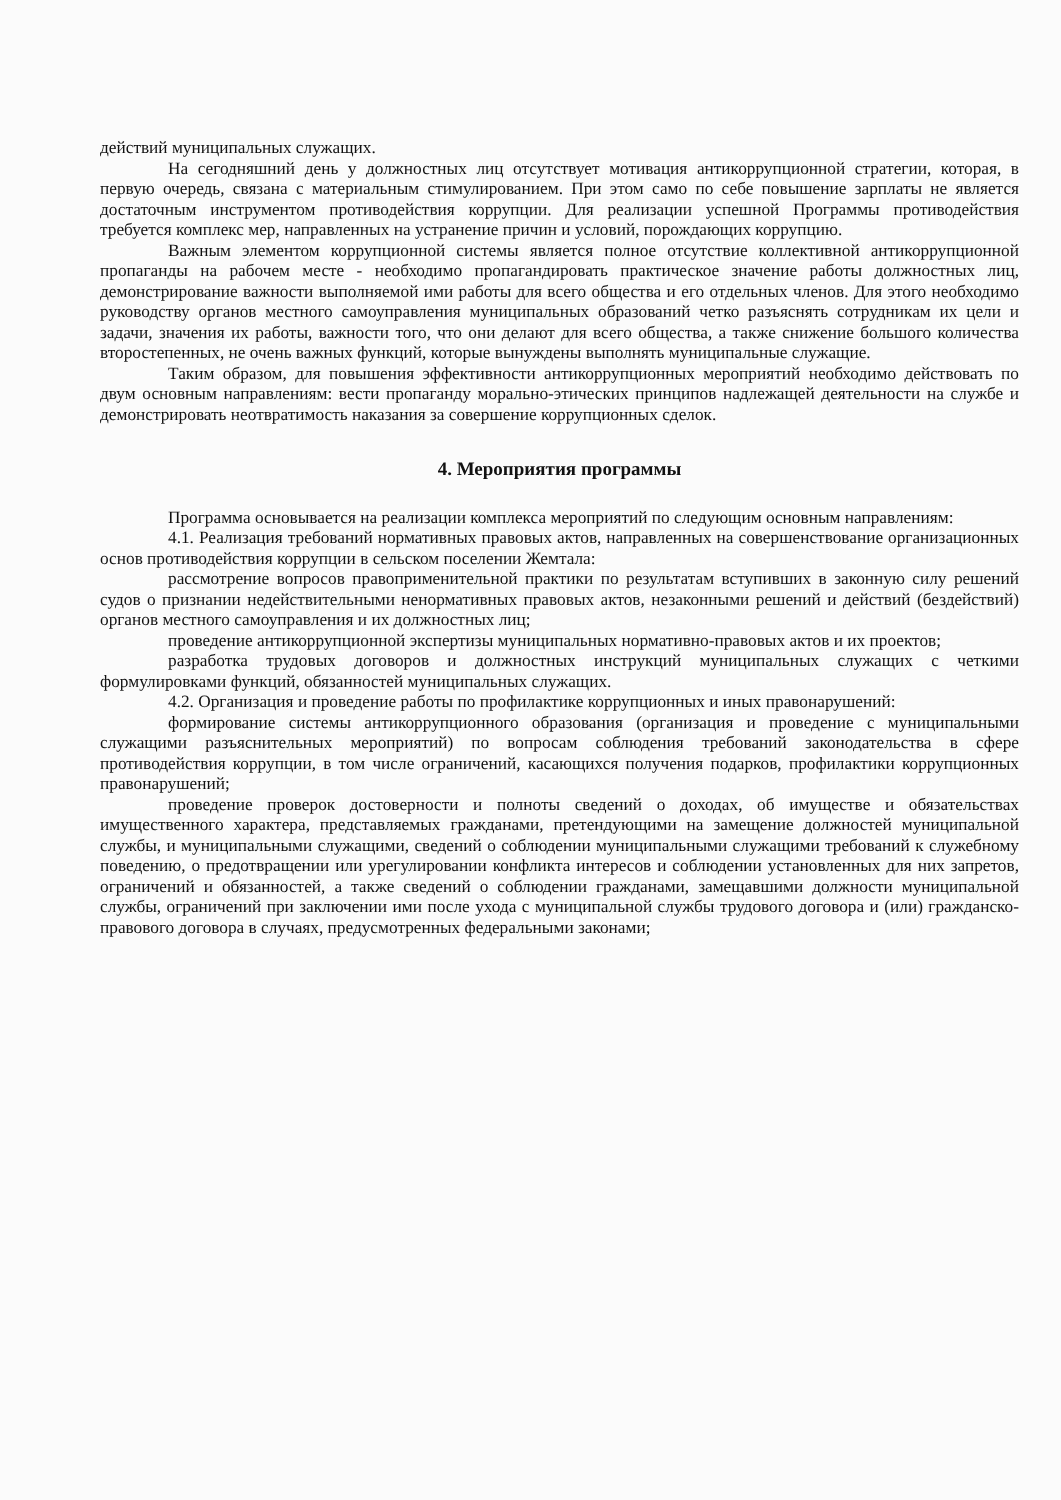действий муниципальных служащих.
На сегодняшний день у должностных лиц отсутствует мотивация антикоррупционной стратегии, которая, в первую очередь, связана с материальным стимулированием. При этом само по себе повышение зарплаты не является достаточным инструментом противодействия коррупции. Для реализации успешной Программы противодействия требуется комплекс мер, направленных на устранение причин и условий, порождающих коррупцию.
Важным элементом коррупционной системы является полное отсутствие коллективной антикоррупционной пропаганды на рабочем месте - необходимо пропагандировать практическое значение работы должностных лиц, демонстрирование важности выполняемой ими работы для всего общества и его отдельных членов. Для этого необходимо руководству органов местного самоуправления муниципальных образований четко разъяснять сотрудникам их цели и задачи, значения их работы, важности того, что они делают для всего общества, а также снижение большого количества второстепенных, не очень важных функций, которые вынуждены выполнять муниципальные служащие.
Таким образом, для повышения эффективности антикоррупционных мероприятий необходимо действовать по двум основным направлениям: вести пропаганду морально-этических принципов надлежащей деятельности на службе и демонстрировать неотвратимость наказания за совершение коррупционных сделок.
4. Мероприятия программы
Программа основывается на реализации комплекса мероприятий по следующим основным направлениям:
4.1. Реализация требований нормативных правовых актов, направленных на совершенствование организационных основ противодействия коррупции в сельском поселении Жемтала:
рассмотрение вопросов правоприменительной практики по результатам вступивших в законную силу решений судов о признании недействительными ненормативных правовых актов, незаконными решений и действий (бездействий) органов местного самоуправления и их должностных лиц;
проведение антикоррупционной экспертизы муниципальных нормативно-правовых актов и их проектов;
разработка трудовых договоров и должностных инструкций муниципальных служащих с четкими формулировками функций, обязанностей муниципальных служащих.
4.2. Организация и проведение работы по профилактике коррупционных и иных правонарушений:
формирование системы антикоррупционного образования (организация и проведение с муниципальными служащими разъяснительных мероприятий) по вопросам соблюдения требований законодательства в сфере противодействия коррупции, в том числе ограничений, касающихся получения подарков, профилактики коррупционных правонарушений;
проведение проверок достоверности и полноты сведений о доходах, об имуществе и обязательствах имущественного характера, представляемых гражданами, претендующими на замещение должностей муниципальной службы, и муниципальными служащими, сведений о соблюдении муниципальными служащими требований к служебному поведению, о предотвращении или урегулировании конфликта интересов и соблюдении установленных для них запретов, ограничений и обязанностей, а также сведений о соблюдении гражданами, замещавшими должности муниципальной службы, ограничений при заключении ими после ухода с муниципальной службы трудового договора и (или) гражданско-правового договора в случаях, предусмотренных федеральными законами;